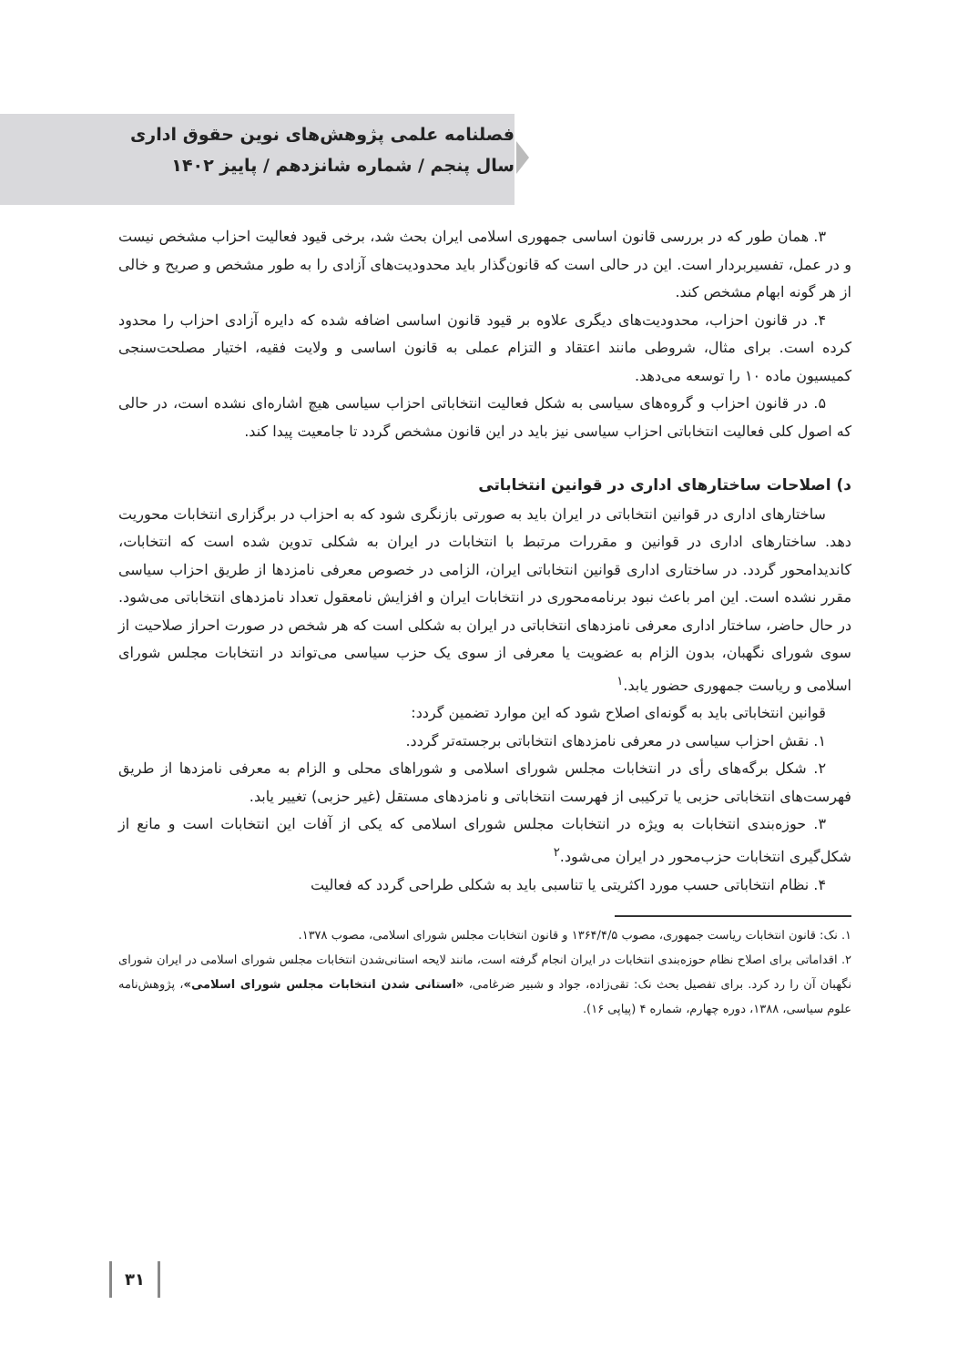فصلنامه علمی پژوهش‌های نوین حقوق اداری
سال پنجم / شماره شانزدهم / پاییز ۱۴۰۲
۳. همان طور که در بررسی قانون اساسی جمهوری اسلامی ایران بحث شد، برخی قیود فعالیت احزاب مشخص نیست و در عمل، تفسیربردار است. این در حالی است که قانون‌گذار باید محدودیت‌های آزادی را به طور مشخص و صریح و خالی از هر گونه ابهام مشخص کند.
۴. در قانون احزاب، محدودیت‌های دیگری علاوه بر قیود قانون اساسی اضافه شده که دایره آزادی احزاب را محدود کرده است. برای مثال، شروطی مانند اعتقاد و التزام عملی به قانون اساسی و ولایت فقیه، اختیار مصلحت‌سنجی کمیسیون ماده ۱۰ را توسعه می‌دهد.
۵. در قانون احزاب و گروه‌های سیاسی به شکل فعالیت انتخاباتی احزاب سیاسی هیچ اشاره‌ای نشده است، در حالی که اصول کلی فعالیت انتخاباتی احزاب سیاسی نیز باید در این قانون مشخص گردد تا جامعیت پیدا کند.
د) اصلاحات ساختارهای اداری در قوانین انتخاباتی
ساختارهای اداری در قوانین انتخاباتی در ایران باید به صورتی بازنگری شود که به احزاب در برگزاری انتخابات محوریت دهد. ساختارهای اداری در قوانین و مقررات مرتبط با انتخابات در ایران به شکلی تدوین شده است که انتخابات، کاندیدامحور گردد. در ساختاری اداری قوانین انتخاباتی ایران، الزامی در خصوص معرفی نامزدها از طریق احزاب سیاسی مقرر نشده است. این امر باعث نبود برنامه‌محوری در انتخابات ایران و افزایش نامعقول تعداد نامزدهای انتخاباتی می‌شود. در حال حاضر، ساختار اداری معرفی نامزدهای انتخاباتی در ایران به شکلی است که هر شخص در صورت احراز صلاحیت از سوی شورای نگهبان، بدون الزام به عضویت یا معرفی از سوی یک حزب سیاسی می‌تواند در انتخابات مجلس شورای اسلامی و ریاست جمهوری حضور یابد.<sup>۱</sup>
قوانین انتخاباتی باید به گونه‌ای اصلاح شود که این موارد تضمین گردد:
۱. نقش احزاب سیاسی در معرفی نامزدهای انتخاباتی برجسته‌تر گردد.
۲. شکل برگه‌های رأی در انتخابات مجلس شورای اسلامی و شوراهای محلی و الزام به معرفی نامزدها از طریق فهرست‌های انتخاباتی حزبی یا ترکیبی از فهرست انتخاباتی و نامزدهای مستقل (غیر حزبی) تغییر یابد.
۳. حوزه‌بندی انتخابات به ویژه در انتخابات مجلس شورای اسلامی که یکی از آفات این انتخابات است و مانع از شکل‌گیری انتخابات حزب‌محور در ایران می‌شود.<sup>۲</sup>
۴. نظام انتخاباتی حسب مورد اکثریتی یا تناسبی باید به شکلی طراحی گردد که فعالیت
۱. نک: قانون انتخابات ریاست جمهوری، مصوب ۱۳۶۴/۴/۵ و قانون انتخابات مجلس شورای اسلامی، مصوب ۱۳۷۸.
۲. اقداماتی برای اصلاح نظام حوزه‌بندی انتخابات در ایران انجام گرفته است، مانند لایحه استانی‌شدن انتخابات مجلس شورای اسلامی در ایران شورای نگهبان آن را رد کرد. برای تفصیل بحث نک: تقی‌زاده، جواد و شبیر ضرغامی، «استانی شدن انتخابات مجلس شورای اسلامی»، پژوهش‌نامه علوم سیاسی، ۱۳۸۸، دوره چهارم، شماره ۴ (پیاپی ۱۶).
۳۱